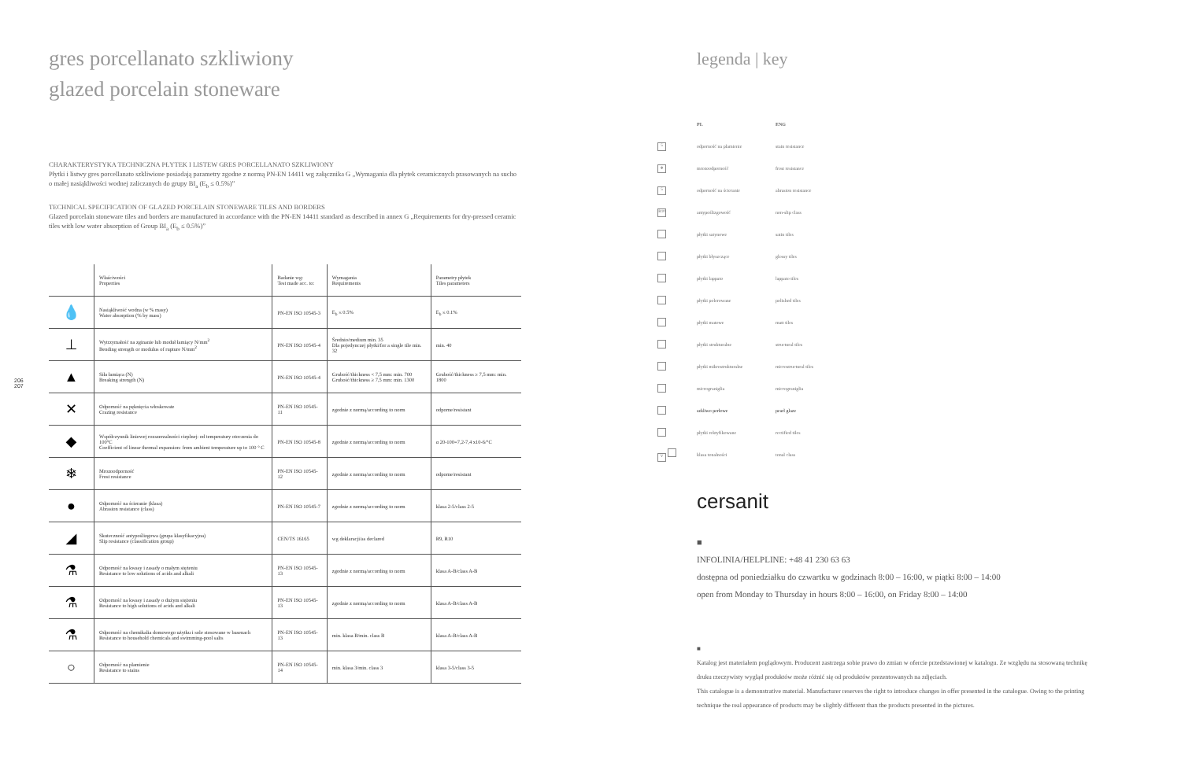gres porcellanato szkliwiony
glazed porcelain stoneware
CHARAKTERYSTYKA TECHNICZNA PŁYTEK I LISTEW GRES PORCELLANATO SZKLIWIONY
Płytki i listwy gres porcellanato szkliwione posiadają parametry zgodne z normą PN-EN 14411 wg załącznika G „Wymagania dla płytek ceramicznych prasowanych na sucho o małej nasiąkliwości wodnej zaliczanych do grupy BI<sub>a</sub> (E<sub>b</sub> ≤ 0.5%)”
TECHNICAL SPECIFICATION OF GLAZED PORCELAIN STONEWARE TILES AND BORDERS
Glazed porcelain stoneware tiles and borders are manufactured in accordance with the PN-EN 14411 standard as described in annex G „Requirements for dry-pressed ceramic tiles with low water absorption of Group BI<sub>a</sub> (E<sub>b</sub> ≤ 0.5%)”
| | Właściwości Properties | Badanie wg: Test made acc. to: | Wymagania Requirements | Parametry płytek Tiles parameters |
| --- | --- | --- | --- | --- |
| 💧 | Nasiąkliwość wodna (w % masy) Water absorption (% by mass) | PN-EN ISO 10545-3 | E<sub>b</sub> ≤ 0.5% | E<sub>b</sub> ≤ 0.1% |
| ⊥ | Wytrzymałość na zginanie lub moduł łamiący N/mm<sup>2</sup> Bending strength or modulus of rupture N/mm<sup>2</sup> | PN-EN ISO 10545-4 | Średnio/medium min. 35 Dla pojedynczej płytki/for a single tile min. 32 | min. 40 |
| ▲ | Siła łamiąca (N) Breaking strength (N) | PN-EN ISO 10545-4 | Grubość/thickness < 7,5 mm: min. 700 Grubość/thickness ≥ 7,5 mm: min. 1300 | Grubość/thickness ≥ 7,5 mm: min. 1800 |
| ✕ | Odporność na pęknięcia włoskowate Crazing resistance | PN-EN ISO 10545-11 | zgodnie z normą/according to norm | odporne/resistant |
| ◆ | Współczynnik liniowej rozszerzalności cieplnej: od temperatury otoczenia do 100°C Coefficient of linear thermal expansion: from ambient temperature up to 100 ° C | PN-EN ISO 10545-8 | zgodnie z normą/according to norm | α 20-100=7,2-7,4 x10-6/°C |
| ❄ | Mrozoodporność Frost resistance | PN-EN ISO 10545-12 | zgodnie z normą/according to norm | odporne/resistant |
| ● | Odporność na ścieranie (klasa) Abrasion resistance (class) | PN-EN ISO 10545-7 | zgodnie z normą/according to norm | klasa 2-5/class 2-5 |
| ◢ | Skuteczność antypoślizgowa (grupa klasyfikacyjna) Slip resistance (classification group) | CEN/TS 16165 | wg deklaracji/as declared | R9, R10 |
| ⚗ | Odporność na kwasy i zasady o małym stężeniu Resistance to low solutions of acids and alkali | PN-EN ISO 10545-13 | zgodnie z normą/according to norm | klasa A-B/class A-B |
| ⚗ | Odporność na kwasy i zasady o dużym stężeniu Resistance to high solutions of acids and alkali | PN-EN ISO 10545-13 | zgodnie z normą/according to norm | klasa A-B/class A-B |
| ⚗ | Odporność na chemikalia domowego użytku i sole stosowane w basenach Resistance to household chemicals and swimming-pool salts | PN-EN ISO 10545-13 | min. klasa B/min. class B | klasa A-B/class A-B |
| ○ | Odporność na plamienie Resistance to stains | PN-EN ISO 10545-14 | min. klasa 3/min. class 3 | klasa 3-5/class 3-5 |
206
207
legenda | key
| | PL | ENG |
| 5 | odporność na plamienie | stain resistance |
| ❄ | mrozoodporność | frost resistance |
| 5 | odporność na ścieranie | abrasion resistance |
| R10 | antypoślizgowość | non-slip class |
| | płytki satynowe | satin tiles |
| | płytki błyszczące | glossy tiles |
| | płytki lappato | lappato tiles |
| | płytki polerowane | polished tiles |
| | płytki matowe | matt tiles |
| | płytki strukturalne | structural tiles |
| | płytki mikrostrukturalne | microstructural tiles |
| | micrograniglia | micrograniglia |
| | szkliwo perłowe | pearl glaze |
| | płytki rektyfikowane | rectified tiles |
| V | klasa tonalności | tonal class |
cersanit
■
INFOLINIA/HELPLINE: +48 41 230 63 63
dostępna od poniedziałku do czwartku w godzinach 8:00 – 16:00, w piątki 8:00 – 14:00
open from Monday to Thursday in hours 8:00 – 16:00, on Friday 8:00 – 14:00
■
Katalog jest materiałem poglądowym. Producent zastrzega sobie prawo do zmian w ofercie przedstawionej w katalogu. Ze względu na stosowaną technikę druku rzeczywisty wygląd produktów może różnić się od produktów prezentowanych na zdjęciach.
This catalogue is a demonstrative material. Manufacturer reserves the right to introduce changes in offer presented in the catalogue. Owing to the printing technique the real appearance of products may be slightly different than the products presented in the pictures.